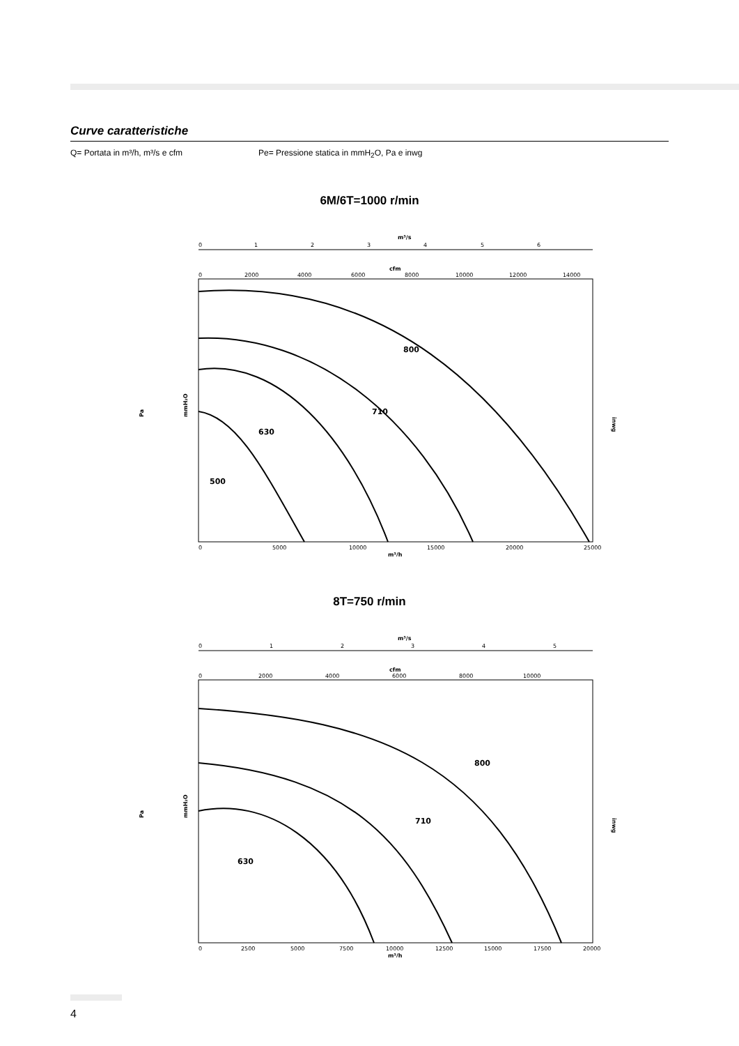Curve caratteristiche
Q= Portata in m³/h, m³/s e cfm Pe= Pressione statica in mmH<sub>2</sub>O, Pa e inwg
6M/6T=1000 r/min
m³/s
0
1
2
3
4
5
6
cfm
0
2000
4000
6000
8000
10000
12000
14000
0
5000
10000
15000
20000
25000
m³/h
500
630
710
800
Pa
mmH₂O
inwg
8T=750 r/min
m³/s
0
1
2
3
4
5
cfm
0
2000
4000
6000
8000
10000
0
2500
5000
7500
10000
12500
15000
17500
20000
m³/h
630
710
800
Pa
mmH₂O
inwg
4